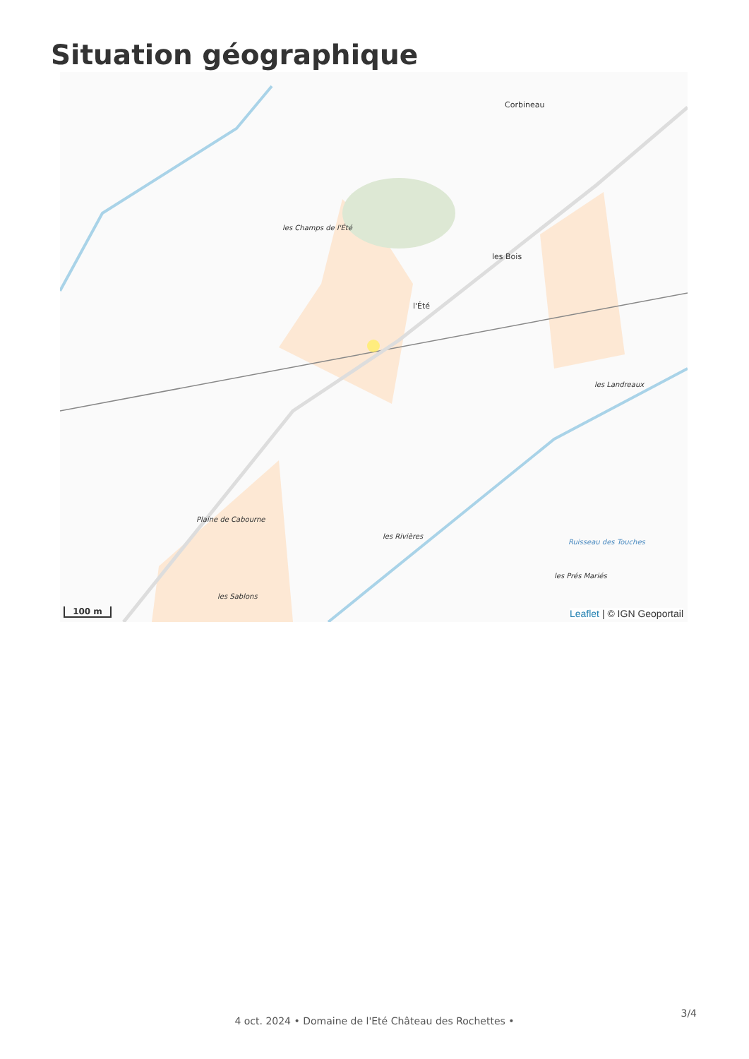Situation géographique
Corbineau
les Champs de l'Été
les Bois
l'Été
les Landreaux
Plaine de Cabourne
les Rivières
les Prés Mariés
les Sablons
Ruisseau des Touches
100 m Leaflet | © IGN Geoportail
3/4
4 oct. 2024 • Domaine de l'Eté Château des Rochettes •